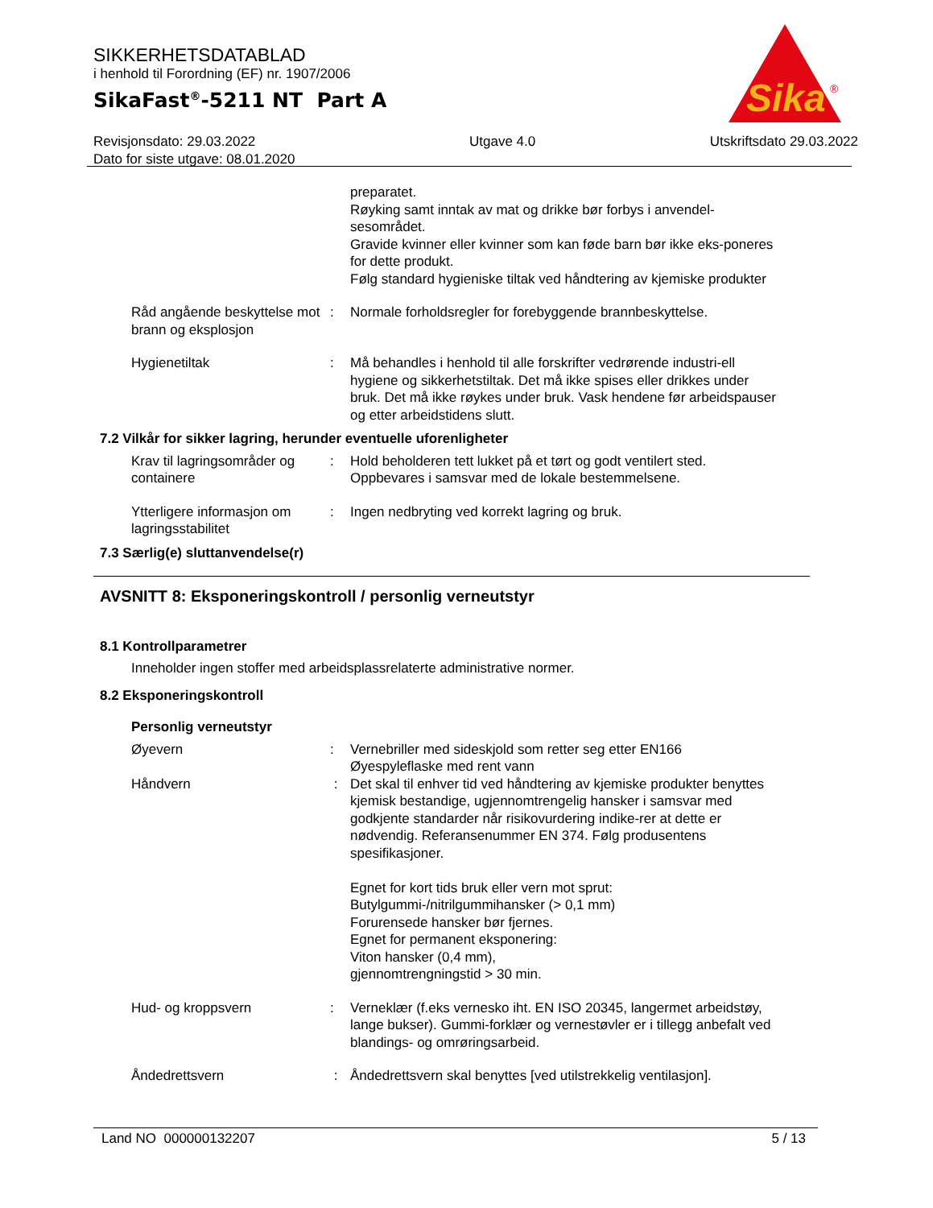SIKKERHETSDATABLAD
i henhold til Forordning (EF) nr. 1907/2006
SikaFast<sup>®</sup>-5211 NT Part A
Revisjonsdato: 29.03.2022
Dato for siste utgave: 08.01.2020
Utgave 4.0 Utskriftsdato 29.03.2022
Sika
®
preparatet.
Røyking samt inntak av mat og drikke bør forbys i anvendel-sesområdet.
Gravide kvinner eller kvinner som kan føde barn bør ikke eks-poneres for dette produkt.
Følg standard hygieniske tiltak ved håndtering av kjemiske produkter
Råd angående beskyttelse mot brann og eksplosjon
: Normale forholdsregler for forebyggende brannbeskyttelse.
Hygienetiltak : Må behandles i henhold til alle forskrifter vedrørende industri-ell hygiene og sikkerhetstiltak. Det må ikke spises eller drikkes under bruk. Det må ikke røykes under bruk. Vask hendene før arbeidspauser og etter arbeidstidens slutt.
7.2 Vilkår for sikker lagring, herunder eventuelle uforenligheter
Krav til lagringsområder og containere
: Hold beholderen tett lukket på et tørt og godt ventilert sted.
Oppbevares i samsvar med de lokale bestemmelsene.
Ytterligere informasjon om lagringsstabilitet
: Ingen nedbryting ved korrekt lagring og bruk.
7.3 Særlig(e) sluttanvendelse(r)
AVSNITT 8: Eksponeringskontroll / personlig verneutstyr
8.1 Kontrollparametrer
Inneholder ingen stoffer med arbeidsplassrelaterte administrative normer.
8.2 Eksponeringskontroll
Personlig verneutstyr
Øyevern : Vernebriller med sideskjold som retter seg etter EN166
Øyespyleflaske med rent vann
Håndvern : Det skal til enhver tid ved håndtering av kjemiske produkter benyttes kjemisk bestandige, ugjennomtrengelig hansker i samsvar med godkjente standarder når risikovurdering indike-rer at dette er nødvendig. Referansenummer EN 374. Følg produsentens spesifikasjoner.
Egnet for kort tids bruk eller vern mot sprut:
Butylgummi-/nitrilgummihansker (> 0,1 mm)
Forurensede hansker bør fjernes.
Egnet for permanent eksponering:
Viton hansker (0,4 mm),
gjennomtrengningstid > 30 min.
Hud- og kroppsvern : Verneklær (f.eks vernesko iht. EN ISO 20345, langermet arbeidstøy, lange bukser). Gummi-forklær og vernestøvler er i tillegg anbefalt ved blandings- og omrøringsarbeid.
Åndedrettsvern : Åndedrettsvern skal benyttes [ved utilstrekkelig ventilasjon].
Land NO 000000132207 5 / 13